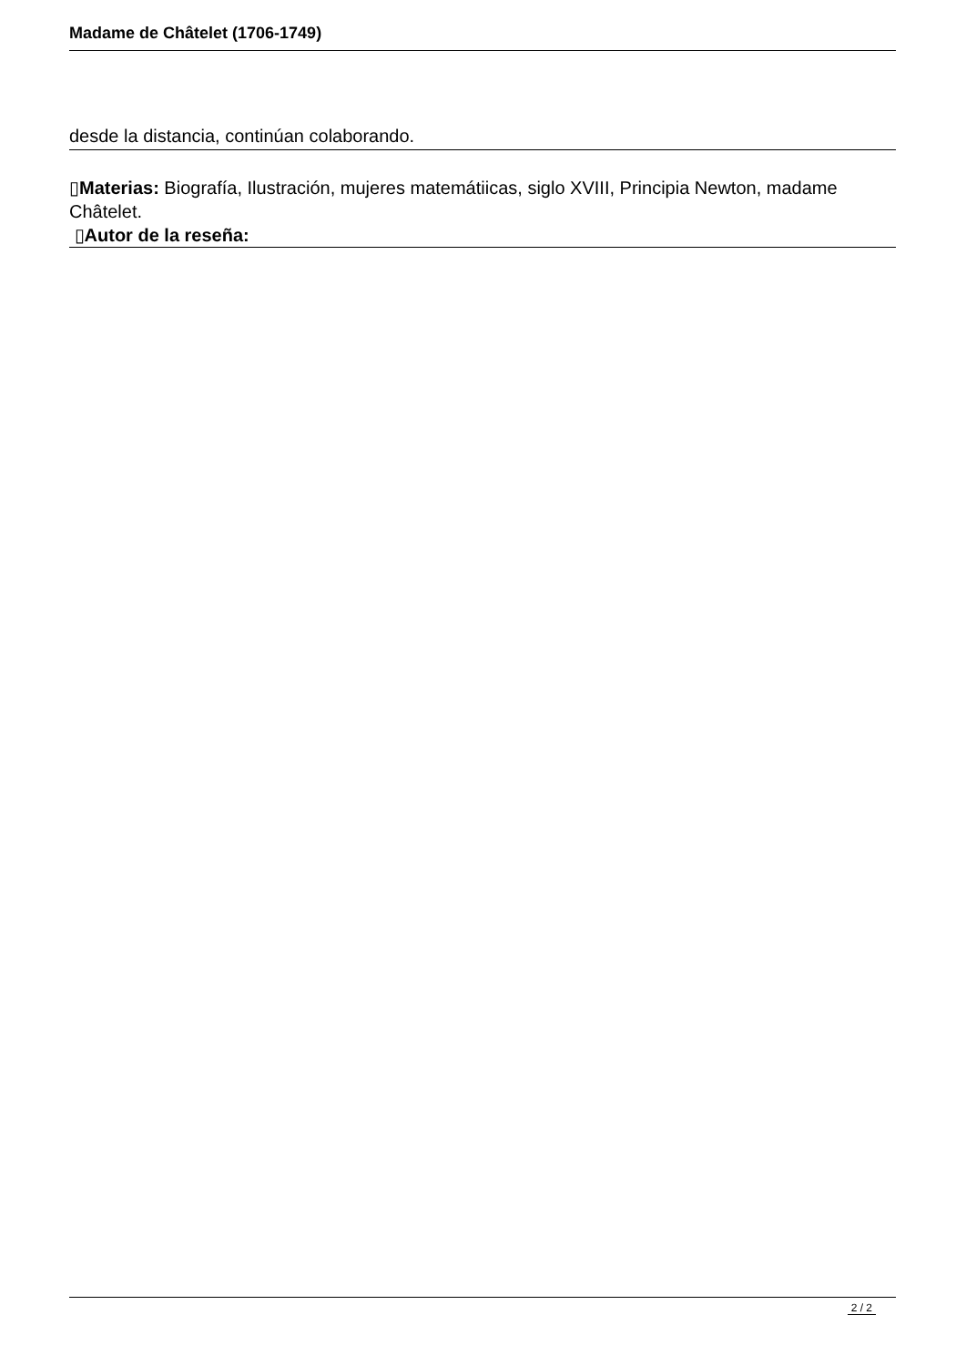Madame de Châtelet (1706-1749)
desde la distancia, continúan colaborando.
▯Materias: Biografía, Ilustración, mujeres matemátiicas, siglo XVIII, Principia Newton, madame Châtelet.
▯Autor de la reseña:
2 / 2